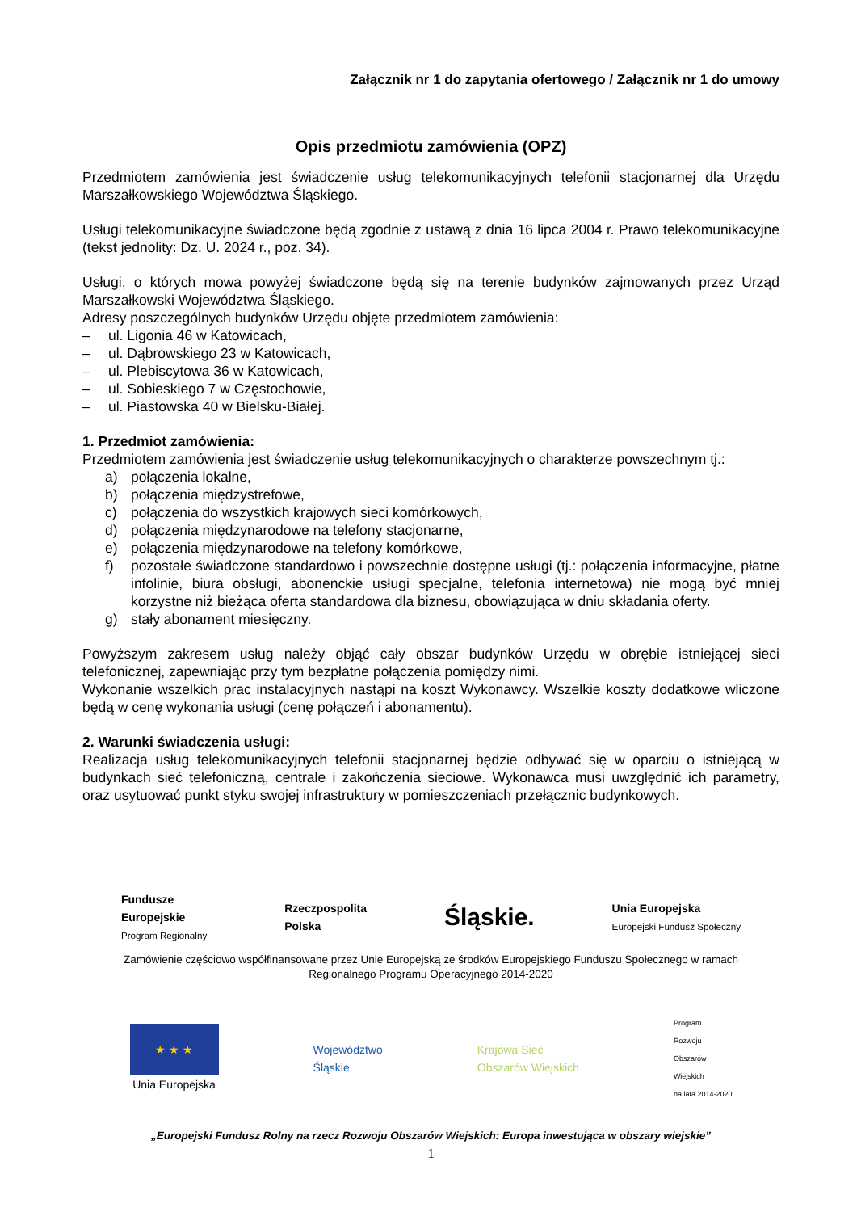Załącznik nr 1 do zapytania ofertowego / Załącznik nr 1 do umowy
Opis przedmiotu zamówienia (OPZ)
Przedmiotem zamówienia jest świadczenie usług telekomunikacyjnych telefonii stacjonarnej dla Urzędu Marszałkowskiego Województwa Śląskiego.
Usługi telekomunikacyjne świadczone będą zgodnie z ustawą z dnia 16 lipca 2004 r. Prawo telekomunikacyjne (tekst jednolity: Dz. U. 2024 r., poz. 34).
Usługi, o których mowa powyżej świadczone będą się na terenie budynków zajmowanych przez Urząd Marszałkowski Województwa Śląskiego.
Adresy poszczególnych budynków Urzędu objęte przedmiotem zamówienia:
– ul. Ligonia 46 w Katowicach,
– ul. Dąbrowskiego 23 w Katowicach,
– ul. Plebiscytowa 36 w Katowicach,
– ul. Sobieskiego 7 w Częstochowie,
– ul. Piastowska 40 w Bielsku-Białej.
1. Przedmiot zamówienia:
Przedmiotem zamówienia jest świadczenie usług telekomunikacyjnych o charakterze powszechnym tj.:
a) połączenia lokalne,
b) połączenia międzystrefowe,
c) połączenia do wszystkich krajowych sieci komórkowych,
d) połączenia międzynarodowe na telefony stacjonarne,
e) połączenia międzynarodowe na telefony komórkowe,
f) pozostałe świadczone standardowo i powszechnie dostępne usługi (tj.: połączenia informacyjne, płatne infolinie, biura obsługi, abonenckie usługi specjalne, telefonia internetowa) nie mogą być mniej korzystne niż bieżąca oferta standardowa dla biznesu, obowiązująca w dniu składania oferty.
g) stały abonament miesięczny.
Powyższym zakresem usług należy objąć cały obszar budynków Urzędu w obrębie istniejącej sieci telefonicznej, zapewniając przy tym bezpłatne połączenia pomiędzy nimi.
Wykonanie wszelkich prac instalacyjnych nastąpi na koszt Wykonawcy. Wszelkie koszty dodatkowe wliczone będą w cenę wykonania usługi (cenę połączeń i abonamentu).
2. Warunki świadczenia usługi:
Realizacja usług telekomunikacyjnych telefonii stacjonarnej będzie odbywać się w oparciu o istniejącą w budynkach sieć telefoniczną, centrale i zakończenia sieciowe. Wykonawca musi uwzględnić ich parametry, oraz usytuować punkt styku swojej infrastruktury w pomieszczeniach przełącznic budynkowych.
Fundusze
Europejskie
Program Regionalny
Rzeczpospolita
Polska
Śląskie.
Unia Europejska
Europejski Fundusz Społeczny
Zamówienie częściowo współfinansowane przez Unie Europejską ze środków Europejskiego Funduszu Społecznego w ramach
Regionalnego Programu Operacyjnego 2014-2020
★ ★ ★
Unia Europejska
Województwo
Śląskie
Krajowa Sieć
Obszarów Wiejskich
Program
Rozwoju
Obszarów
Wiejskich
na lata 2014-2020
„Europejski Fundusz Rolny na rzecz Rozwoju Obszarów Wiejskich: Europa inwestująca w obszary wiejskie”
1